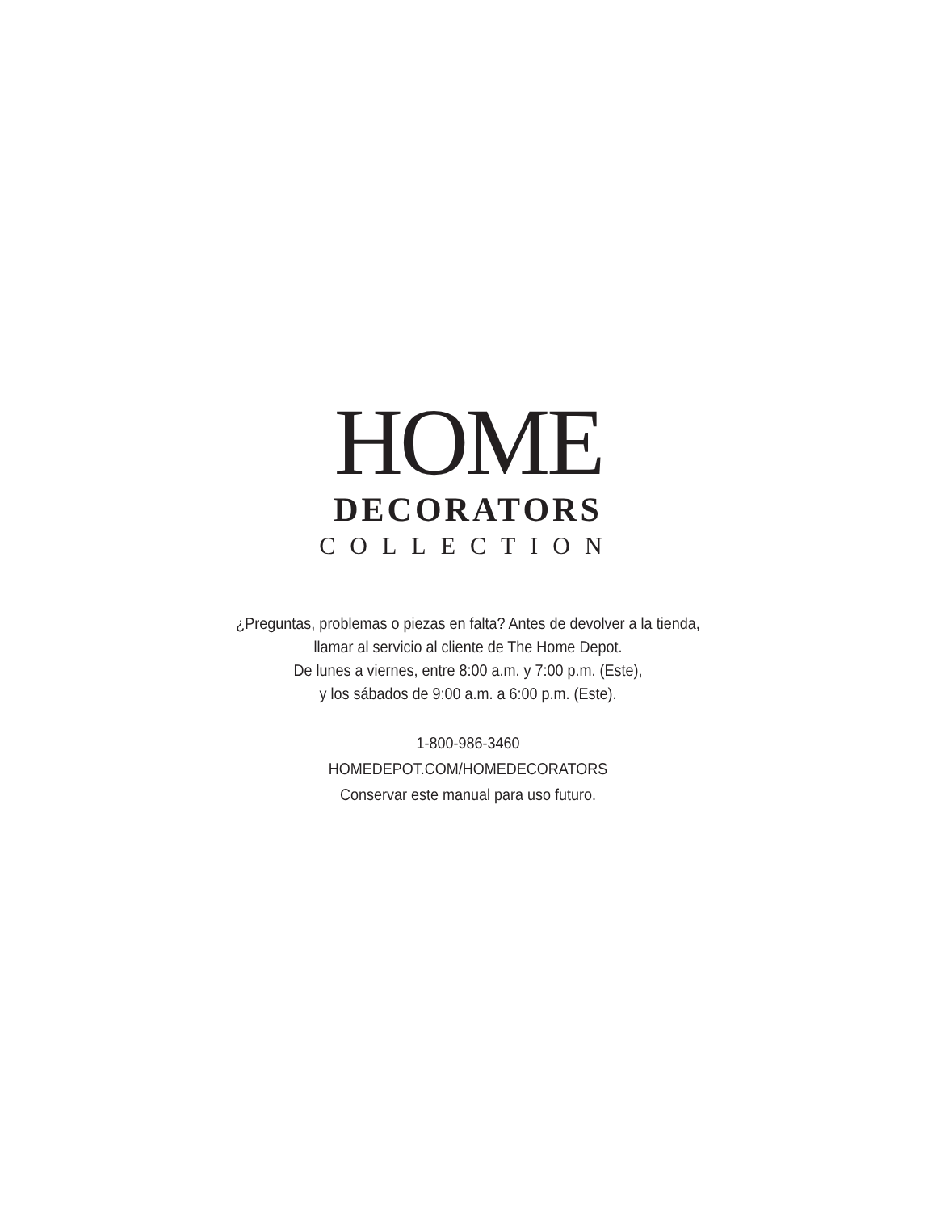HOME
DECORATORS
COLLECTION
¿Preguntas, problemas o piezas en falta? Antes de devolver a la tienda,
llamar al servicio al cliente de The Home Depot.
De lunes a viernes, entre 8:00 a.m. y 7:00 p.m. (Este),
y los sábados de 9:00 a.m. a 6:00 p.m. (Este).
1-800-986-3460
HOMEDEPOT.COM/HOMEDECORATORS
Conservar este manual para uso futuro.